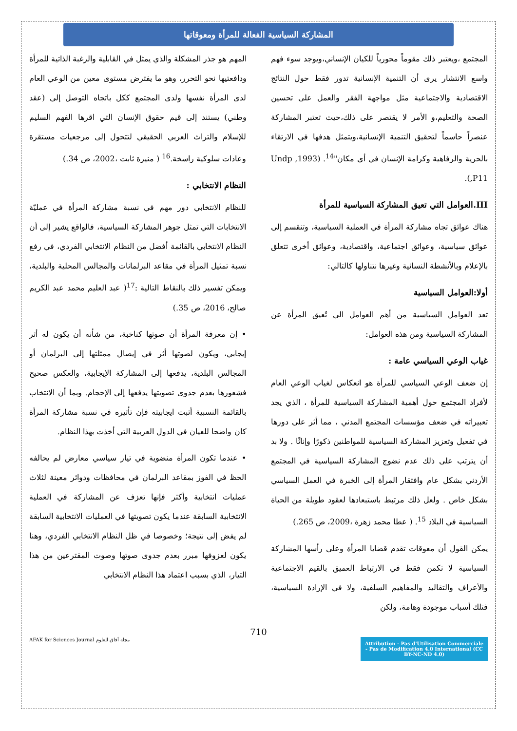المشاركة السياسية الفعالة للمرأة ومعوقاتها
المجتمع ،ويعتبر ذلك مقوماً محورياً للكيان الإنساني،ويوجد سوء فهم واسع الانتشار يرى أن التنمية الإنسانية تدور فقط حول النتائج الاقتصادية والاجتماعية مثل مواجهة الفقر والعمل على تحسين الصحة والتعليم،و الأمر لا يقتصر على ذلك،حيث تعتبر المشاركة عنصراً حاسماً لتحقيق التنمية الإنسانية،ويتمثل هدفها في الارتقاء بالحرية والرفاهية وكرامة الإنسان في أي مكان"<sup>14</sup>. (Undp ,1993 ,P11).
III.العوامل التي تعيق المشاركة السياسية للمرأة
هناك عوائق تجاه مشاركة المرأة في العملية السياسية، وتنقسم إلى عوائق سياسية، وعوائق اجتماعية، واقتصادية، وعوائق أخرى تتعلق بالإعلام وبالأنشطة النسائية وغيرها نتناولها كالتالي:
أولا:العوامل السياسية
تعد العوامل السياسية من أهم العوامل الى تُعيق المرأة عن المشاركة السياسية ومن هذه العوامل:
غياب الوعي السياسي عامة :
إن ضعف الوعي السياسي للمرأة هو انعكاس لغياب الوعي العام لأفراد المجتمع حول أهمية المشاركة السياسية للمرأة ، الذي يجد تعبيراته في ضعف مؤسسات المجتمع المدني ، مما أثر على دورها في تفعيل وتعزيز المشاركة السياسية للمواطنين ذكورًا وإناثًا . ولا بد أن يترتب على ذلك عدم نضوج المشاركة السياسية في المجتمع الأردني بشكل عام وافتقار المرأة إلى الخبرة في العمل السياسي بشكل خاص . ولعل ذلك مرتبط باستبعادها لعقود طويلة من الحياة السياسية في البلاد <sup>15</sup>. ( عطا محمد زهرة ،2009، ص 265.)
يمكن القول أن معوقات تقدم قضايا المرأة وعلى رأسها المشاركة السياسية لا تكمن فقط في الارتباط العميق بالقيم الاجتماعية والأعراف والتقاليد والمفاهيم السلفية، ولا في الإرادة السياسية، فتلك أسباب موجودة وهامة، ولكن
المهم هو جذر المشكلة والذي يمثل في القابلية والرغبة الذاتية للمرأة ودافعتيها نحو التحرر، وهو ما يفترض مستوى معين من الوعي العام لدى المرأة نفسها ولدى المجتمع ككل باتجاه التوصل إلى (عقد وطني) يستند إلى قيم حقوق الإنسان التي اقرها الفهم السليم للإسلام والتراث العربي الحقيقي لتتحول إلى مرجعيات مستقرة وعادات سلوكية راسخة.<sup>16</sup> ( منيرة ثابت ،2002، ص 34.)
النظام الانتخابي :
للنظام الانتخابي دور مهم في نسبة مشاركة المرأة في عمليّة الانتخابات التي تمثل جوهر المشاركة السياسية، فالواقع يشير إلى أن النظام الانتخابي بالقائمة أفضل من النظام الانتخابي الفردي، في رفع نسبة تمثيل المرأة في مقاعد البرلمانات والمجالس المحلية والبلدية، ويمكن تفسير ذلك بالنقاط التالية :<sup>17</sup>( عبد العليم محمد عبد الكريم صالح، 2016، ص 35.)
• إن معرفة المرأة أن صوتها كناخبة، من شأنه أن يكون له أثر إيجابي، ويكون لصوتها أثر في إيصال ممثلتها إلى البرلمان أو المجالس البلدية، يدفعها إلى المشاركة الإيجابية، والعكس صحيح فشعورها بعدم جدوى تصويتها يدفعها إلى الإحجام. وبما أن الانتخاب بالقائمة النسبية أثبت ايجابيته فإن تأثيره في نسبة مشاركة المرأة كان واضحا للعيان في الدول العربية التي أخذت بهذا النظام.
• عندما تكون المرأة منضوية في تيار سياسي معارض لم يحالفه الحظ في الفوز بمقاعد البرلمان في محافظات ودوائر معينة لثلاث عمليات انتخابية وأكثر فإنها تعزف عن المشاركة في العملية الانتخابية السابقة عندما يكون تصويتها في العمليات الانتخابية السابقة لم يفض إلى نتيجة؛ وخصوصا في ظل النظام الانتخابي الفردي، وهنا يكون لعزوفها مبرر بعدم جدوى صوتها وصوت المقترعين من هذا التيار، الذي بسبب اعتماد هذا النظام الانتخابي
710
AFAK for Sciences Journal مجلة آفاق للعلوم
Attribution - Pas d'Utilisation Commerciale - Pas de Modification 4.0 International (CC BY-NC-ND 4.0)